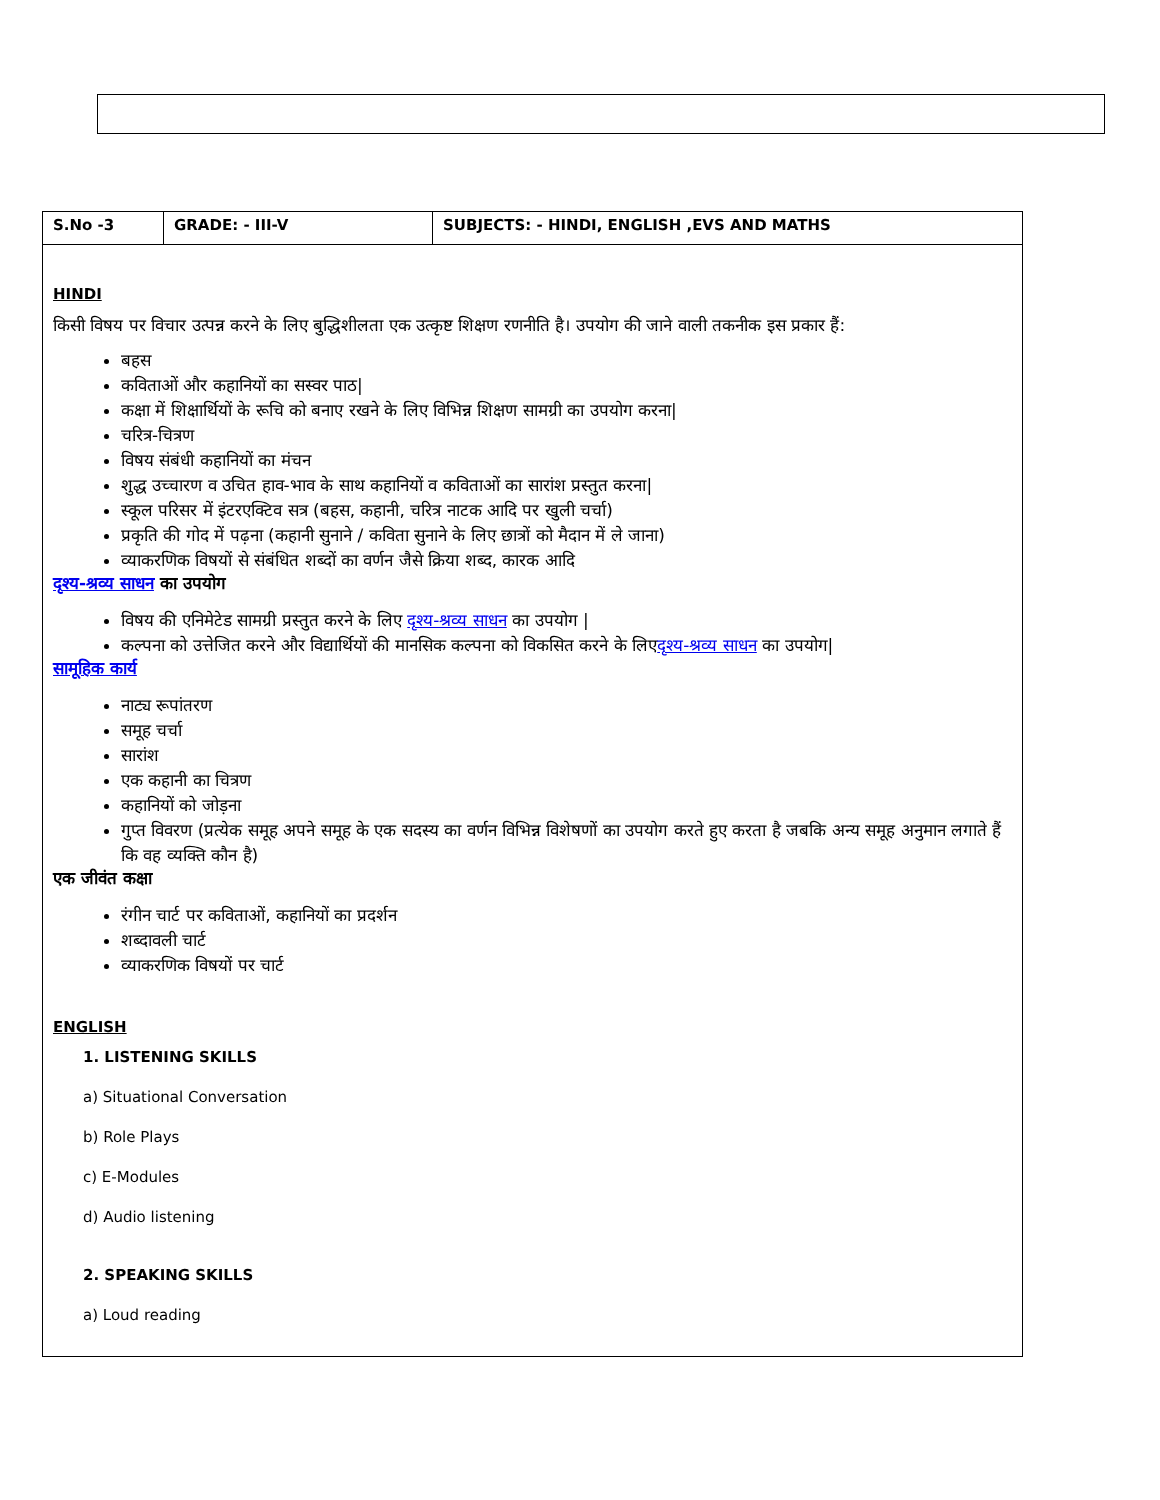| S.No -3 | GRADE: - III-V | SUBJECTS: - HINDI, ENGLISH ,EVS AND MATHS |
| --- | --- | --- |
| HINDI किसी विषय पर विचार उत्पन्न करने के लिए बुद्धिशीलता एक उत्कृष्ट शिक्षण रणनीति है। उपयोग की जाने वाली तकनीक इस प्रकार हैं: बहस कविताओं और कहानियों का सस्वर पाठ/ कक्षा में शिक्षार्थियों के रूचि को बनाए रखने के लिए विभिन्न शिक्षण सामग्री का उपयोग करना/ चरित्र-चित्रण विषय संबंधी कहानियों का मंचन शुद्ध उच्चारण व उचित हाव-भाव के साथ कहानियों व कविताओं का सारांश प्रस्तुत करना/ स्कूल परिसर में इंटरएक्टिव सत्र (बहस, कहानी, चरित्र नाटक आदि पर खुली चर्चा) प्रकृति की गोद में पढ़ना (कहानी सुनाने / कविता सुनाने के लिए छात्रों को मैदान में ले जाना) व्याकरणिक विषयों से संबंधित शब्दों का वर्णन जैसे क्रिया शब्द, कारक आदि दृश्य-श्रव्य साधन का उपयोग विषय की एनिमेटेड सामग्री प्रस्तुत करने के लिए दृश्य-श्रव्य साधन का उपयोग / कल्पना को उत्तेजित करने और विद्यार्थियों की मानसिक कल्पना को विकसित करने के लिए दृश्य-श्रव्य साधन का उपयोग/ सामूहिक कार्य नाट्य रूपांतरण समूह चर्चा सारांश एक कहानी का चित्रण कहानियों को जोड़ना गुप्त विवरण (प्रत्येक समूह अपने समूह के एक सदस्य का वर्णन विभिन्न विशेषणों का उपयोग करते हुए करता है जबकि अन्य समूह अनुमान लगाते हैं कि वह व्यक्ति कौन है) एक जीवंत कक्षा रंगीन चार्ट पर कविताओं, कहानियों का प्रदर्शन शब्दावली चार्ट व्याकरणिक विषयों पर चार्ट ENGLISH 1. LISTENING SKILLS a) Situational Conversation b) Role Plays c) E-Modules d) Audio listening 2. SPEAKING SKILLS a) Loud reading | | |